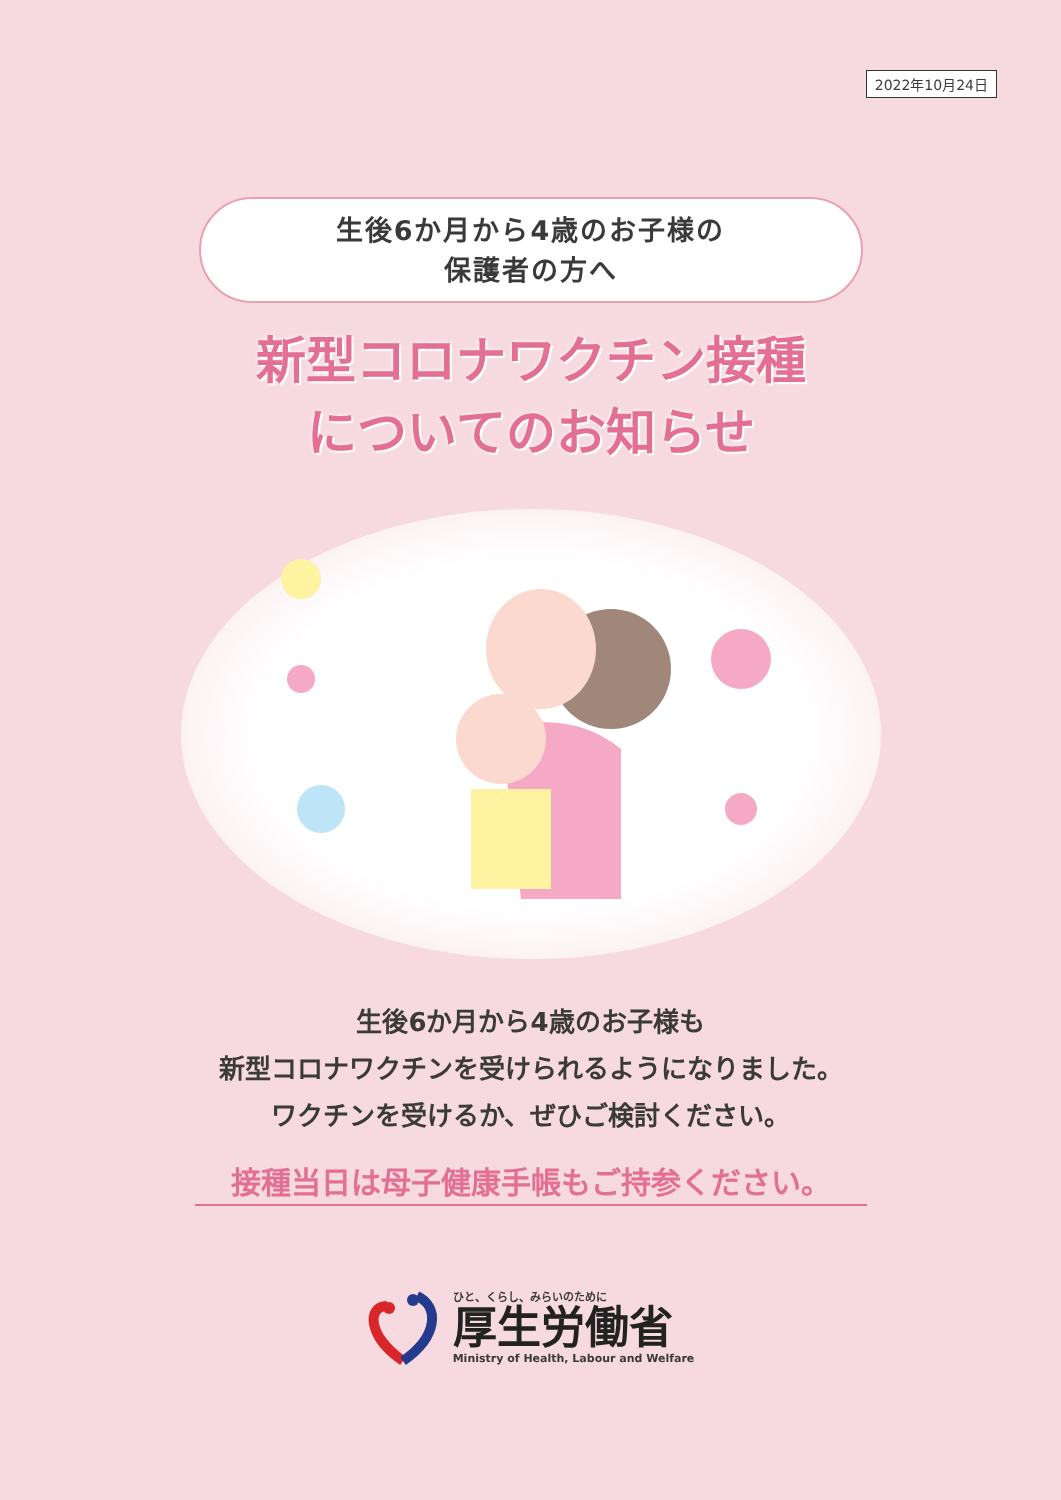2022年10月24日
生後6か月から4歳のお子様の
保護者の方へ
新型コロナワクチン接種
についてのお知らせ
生後6か月から4歳のお子様も
新型コロナワクチンを受けられるようになりました。
ワクチンを受けるか、ぜひご検討ください。
接種当日は母子健康手帳もご持参ください。
ひと、くらし、みらいのために
厚生労働省
Ministry of Health, Labour and Welfare